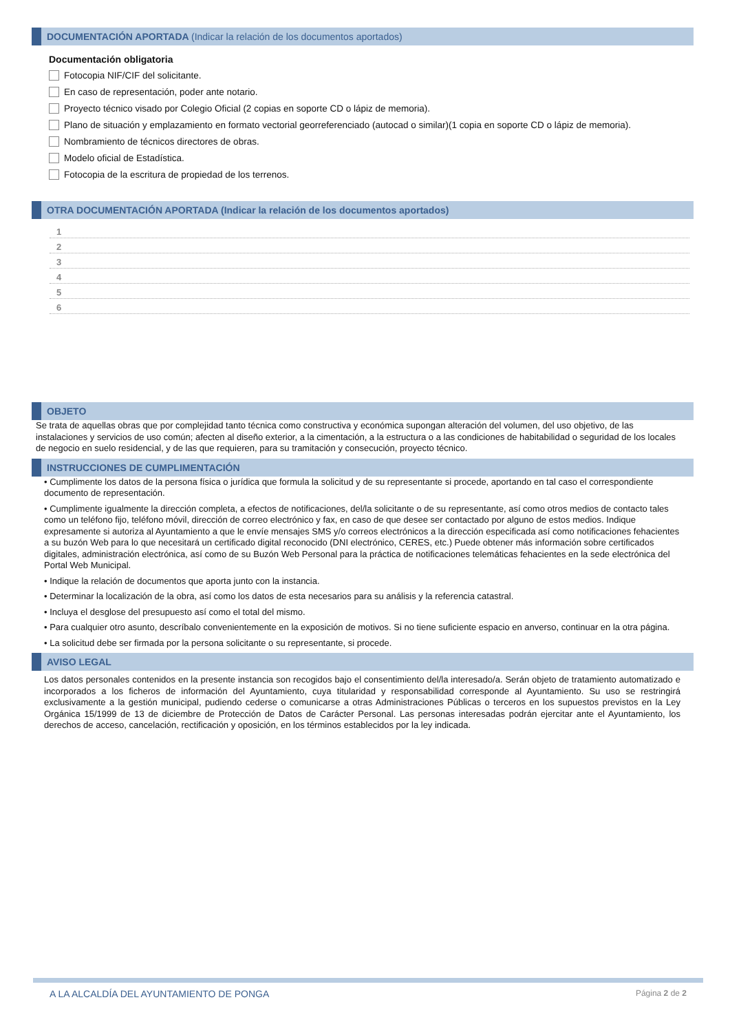DOCUMENTACIÓN APORTADA (Indicar la relación de los documentos aportados)
Documentación obligatoria
Fotocopia NIF/CIF del solicitante.
En caso de representación, poder ante notario.
Proyecto técnico visado por Colegio Oficial (2 copias en soporte CD o lápiz de memoria).
Plano de situación y emplazamiento en formato vectorial georreferenciado (autocad o similar)(1 copia en soporte CD o lápiz de memoria).
Nombramiento de técnicos directores de obras.
Modelo oficial de Estadística.
Fotocopia de la escritura de propiedad de los terrenos.
OTRA DOCUMENTACIÓN APORTADA (Indicar la relación de los documentos aportados)
1
2
3
4
5
6
OBJETO
Se trata de aquellas obras que por complejidad tanto técnica como constructiva y económica supongan alteración del volumen, del uso objetivo, de las instalaciones y servicios de uso común; afecten al diseño exterior, a la cimentación, a la estructura o a las condiciones de habitabilidad o seguridad de los locales de negocio en suelo residencial, y de las que requieren, para su tramitación y consecución, proyecto técnico.
INSTRUCCIONES DE CUMPLIMENTACIÓN
• Cumplimente los datos de la persona física o jurídica que formula la solicitud y de su representante si procede, aportando en tal caso el correspondiente documento de representación.
• Cumplimente igualmente la dirección completa, a efectos de notificaciones, del/la solicitante o de su representante, así como otros medios de contacto tales como un teléfono fijo, teléfono móvil, dirección de correo electrónico y fax, en caso de que desee ser contactado por alguno de estos medios. Indique expresamente si autoriza al Ayuntamiento a que le envíe mensajes SMS y/o correos electrónicos a la dirección especificada así como notificaciones fehacientes a su buzón Web para lo que necesitará un certificado digital reconocido (DNI electrónico, CERES, etc.) Puede obtener más información sobre certificados digitales, administración electrónica, así como de su Buzón Web Personal para la práctica de notificaciones telemáticas fehacientes en la sede electrónica del Portal Web Municipal.
• Indique la relación de documentos que aporta junto con la instancia.
• Determinar la localización de la obra, así como los datos de esta necesarios para su análisis y la referencia catastral.
• Incluya el desglose del presupuesto así como el total del mismo.
• Para cualquier otro asunto, descríbalo convenientemente en la exposición de motivos. Si no tiene suficiente espacio en anverso, continuar en la otra página.
• La solicitud debe ser firmada por la persona solicitante o su representante, si procede.
AVISO LEGAL
Los datos personales contenidos en la presente instancia son recogidos bajo el consentimiento del/la interesado/a. Serán objeto de tratamiento automatizado e incorporados a los ficheros de información del Ayuntamiento, cuya titularidad y responsabilidad corresponde al Ayuntamiento. Su uso se restringirá exclusivamente a la gestión municipal, pudiendo cederse o comunicarse a otras Administraciones Públicas o terceros en los supuestos previstos en la Ley Orgánica 15/1999 de 13 de diciembre de Protección de Datos de Carácter Personal. Las personas interesadas podrán ejercitar ante el Ayuntamiento, los derechos de acceso, cancelación, rectificación y oposición, en los términos establecidos por la ley indicada.
A LA ALCALDÍA DEL AYUNTAMIENTO DE PONGA Página 2 de 2